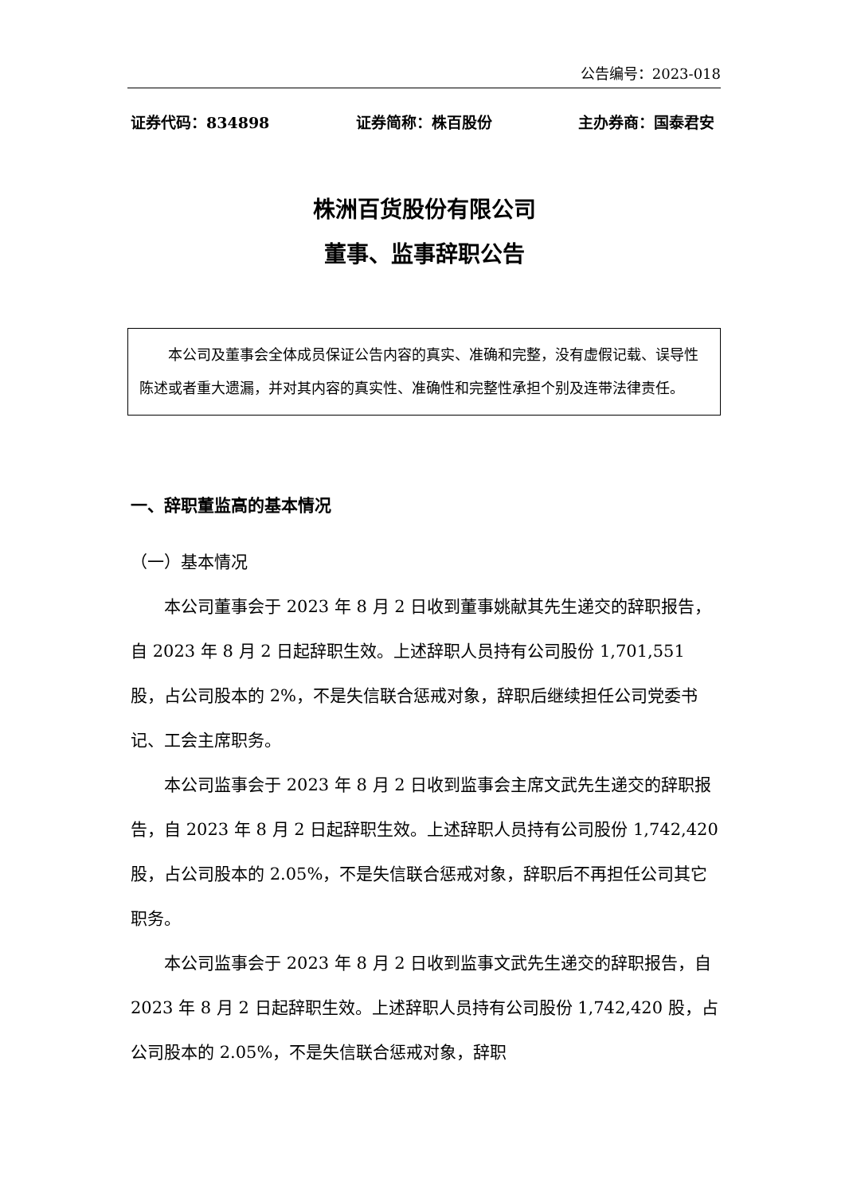公告编号：2023-018
证券代码：834898 证券简称：株百股份 主办券商：国泰君安
株洲百货股份有限公司
董事、监事辞职公告
本公司及董事会全体成员保证公告内容的真实、准确和完整，没有虚假记载、误导性陈述或者重大遗漏，并对其内容的真实性、准确性和完整性承担个别及连带法律责任。
一、辞职董监高的基本情况
（一）基本情况
本公司董事会于 2023 年 8 月 2 日收到董事姚献其先生递交的辞职报告，自 2023 年 8 月 2 日起辞职生效。上述辞职人员持有公司股份 1,701,551 股，占公司股本的 2%，不是失信联合惩戒对象，辞职后继续担任公司党委书记、工会主席职务。
本公司监事会于 2023 年 8 月 2 日收到监事会主席文武先生递交的辞职报告，自 2023 年 8 月 2 日起辞职生效。上述辞职人员持有公司股份 1,742,420 股，占公司股本的 2.05%，不是失信联合惩戒对象，辞职后不再担任公司其它职务。
本公司监事会于 2023 年 8 月 2 日收到监事文武先生递交的辞职报告，自 2023 年 8 月 2 日起辞职生效。上述辞职人员持有公司股份 1,742,420 股，占公司股本的 2.05%，不是失信联合惩戒对象，辞职